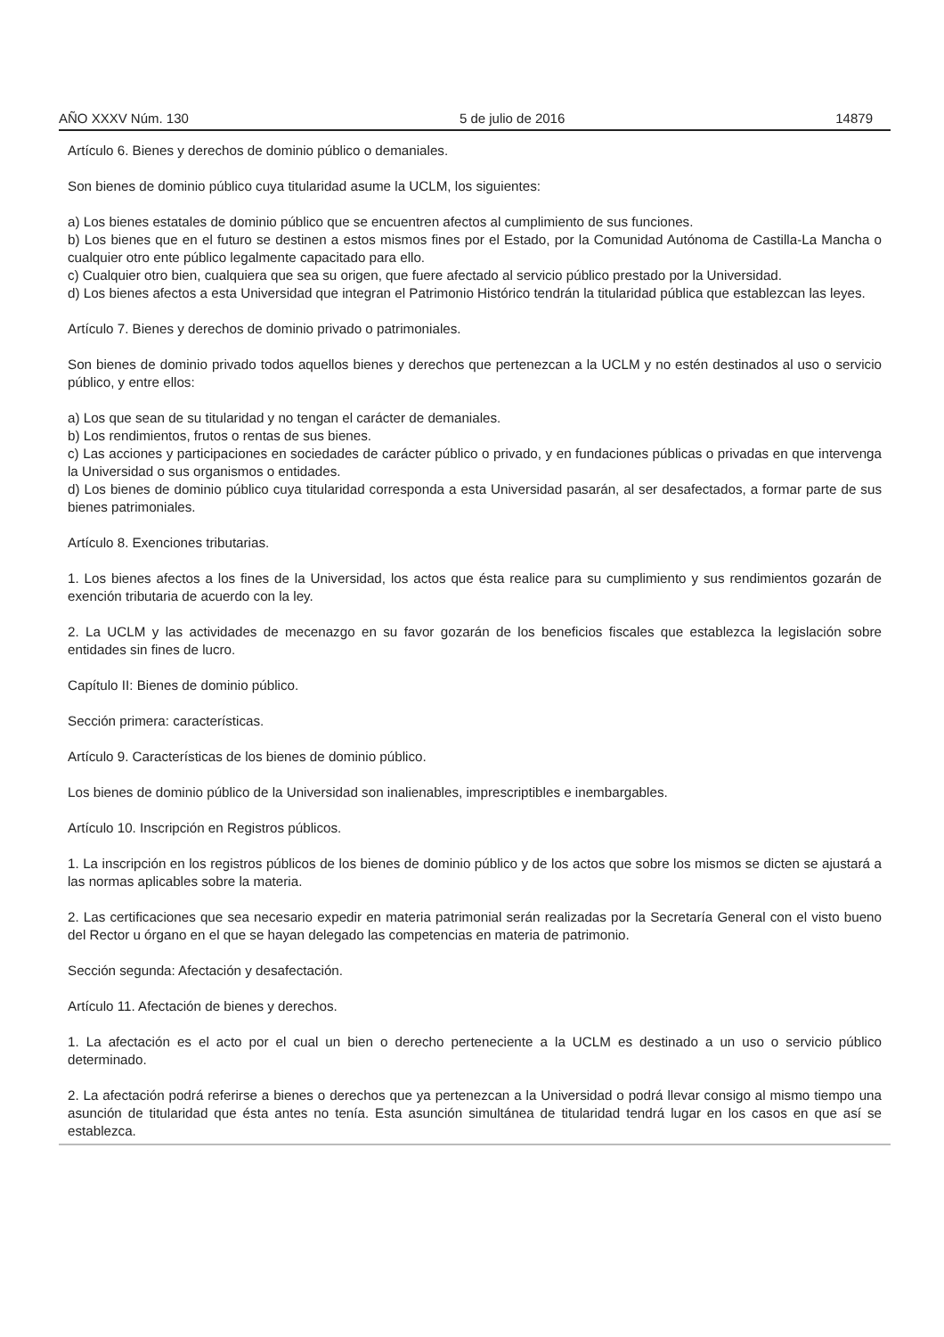AÑO XXXV Núm. 130 5 de julio de 2016 14879
Artículo 6. Bienes y derechos de dominio público o demaniales.
Son bienes de dominio público cuya titularidad asume la UCLM, los siguientes:
a) Los bienes estatales de dominio público que se encuentren afectos al cumplimiento de sus funciones.
b) Los bienes que en el futuro se destinen a estos mismos fines por el Estado, por la Comunidad Autónoma de Castilla-La Mancha o cualquier otro ente público legalmente capacitado para ello.
c) Cualquier otro bien, cualquiera que sea su origen, que fuere afectado al servicio público prestado por la Universidad.
d) Los bienes afectos a esta Universidad que integran el Patrimonio Histórico tendrán la titularidad pública que establezcan las leyes.
Artículo 7. Bienes y derechos de dominio privado o patrimoniales.
Son bienes de dominio privado todos aquellos bienes y derechos que pertenezcan a la UCLM y no estén destinados al uso o servicio público, y entre ellos:
a) Los que sean de su titularidad y no tengan el carácter de demaniales.
b) Los rendimientos, frutos o rentas de sus bienes.
c) Las acciones y participaciones en sociedades de carácter público o privado, y en fundaciones públicas o privadas en que intervenga la Universidad o sus organismos o entidades.
d) Los bienes de dominio público cuya titularidad corresponda a esta Universidad pasarán, al ser desafectados, a formar parte de sus bienes patrimoniales.
Artículo 8. Exenciones tributarias.
1. Los bienes afectos a los fines de la Universidad, los actos que ésta realice para su cumplimiento y sus rendimientos gozarán de exención tributaria de acuerdo con la ley.
2. La UCLM y las actividades de mecenazgo en su favor gozarán de los beneficios fiscales que establezca la legislación sobre entidades sin fines de lucro.
Capítulo II: Bienes de dominio público.
Sección primera: características.
Artículo 9. Características de los bienes de dominio público.
Los bienes de dominio público de la Universidad son inalienables, imprescriptibles e inembargables.
Artículo 10. Inscripción en Registros públicos.
1. La inscripción en los registros públicos de los bienes de dominio público y de los actos que sobre los mismos se dicten se ajustará a las normas aplicables sobre la materia.
2. Las certificaciones que sea necesario expedir en materia patrimonial serán realizadas por la Secretaría General con el visto bueno del Rector u órgano en el que se hayan delegado las competencias en materia de patrimonio.
Sección segunda: Afectación y desafectación.
Artículo 11. Afectación de bienes y derechos.
1. La afectación es el acto por el cual un bien o derecho perteneciente a la UCLM es destinado a un uso o servicio público determinado.
2. La afectación podrá referirse a bienes o derechos que ya pertenezcan a la Universidad o podrá llevar consigo al mismo tiempo una asunción de titularidad que ésta antes no tenía. Esta asunción simultánea de titularidad tendrá lugar en los casos en que así se establezca.